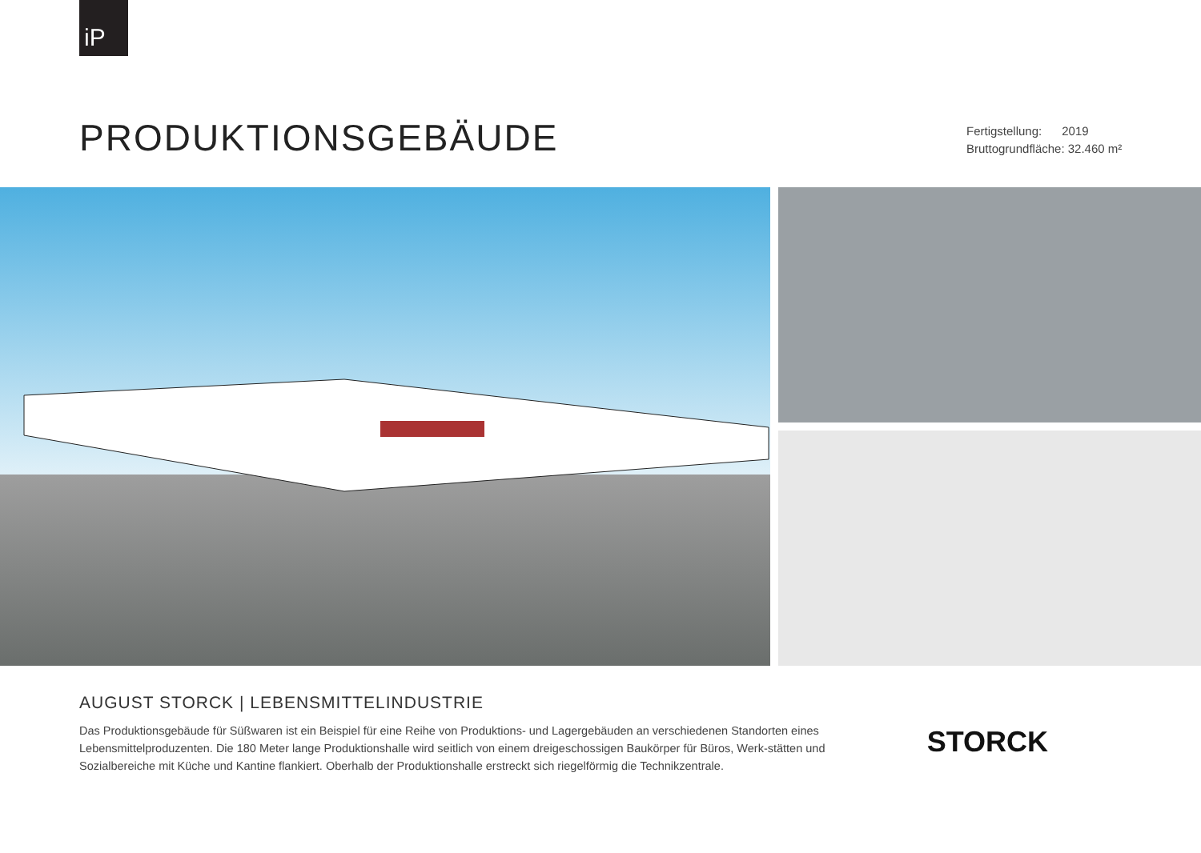iP
PRODUKTIONSGEBÄUDE
Fertigstellung: 2019
Bruttogrundfläche: 32.460 m²
AUGUST STORCK | LEBENSMITTELINDUSTRIE
Das Produktionsgebäude für Süßwaren ist ein Beispiel für eine Reihe von Produktions- und Lagergebäuden an verschiedenen Standorten eines Lebensmittelproduzenten. Die 180 Meter lange Produktionshalle wird seitlich von einem dreigeschossigen Baukörper für Büros, Werk-stätten und Sozialbereiche mit Küche und Kantine flankiert. Oberhalb der Produktionshalle erstreckt sich riegelförmig die Technikzentrale.
STORCK